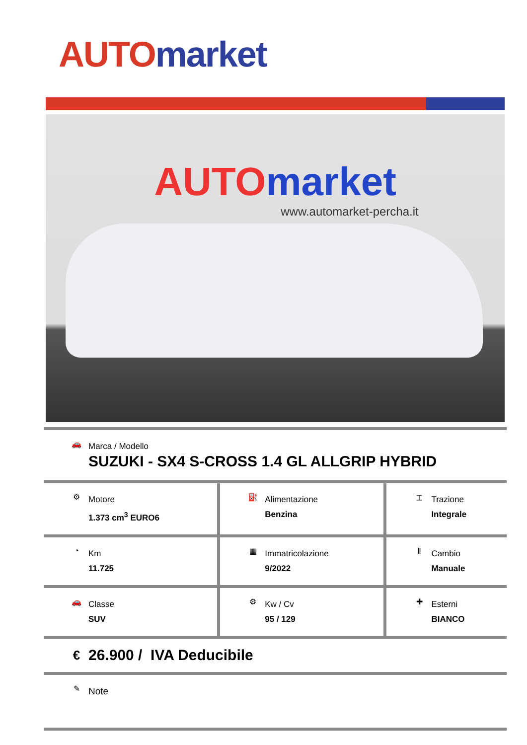AUTO market
AUTO market
www.automarket-percha.it
| 🚗 Marca / Modello SUZUKI - SX4 S-CROSS 1.4 GL ALLGRIP HYBRID | | |
| ⚙ Motore 1.373 cm<sup>3</sup> EURO6 | ⛽ Alimentazione Benzina | ⌶ Trazione Integrale |
| ◔ Km 11.725 | ▦ Immatricolazione 9/2022 | Ⅱ Cambio Manuale |
| 🚗 Classe SUV | ⚙ Kw / Cv 95 / 129 | ✚ Esterni BIANCO |
| € 26.900 / IVA Deducibile | | |
| ✎ Note | | |